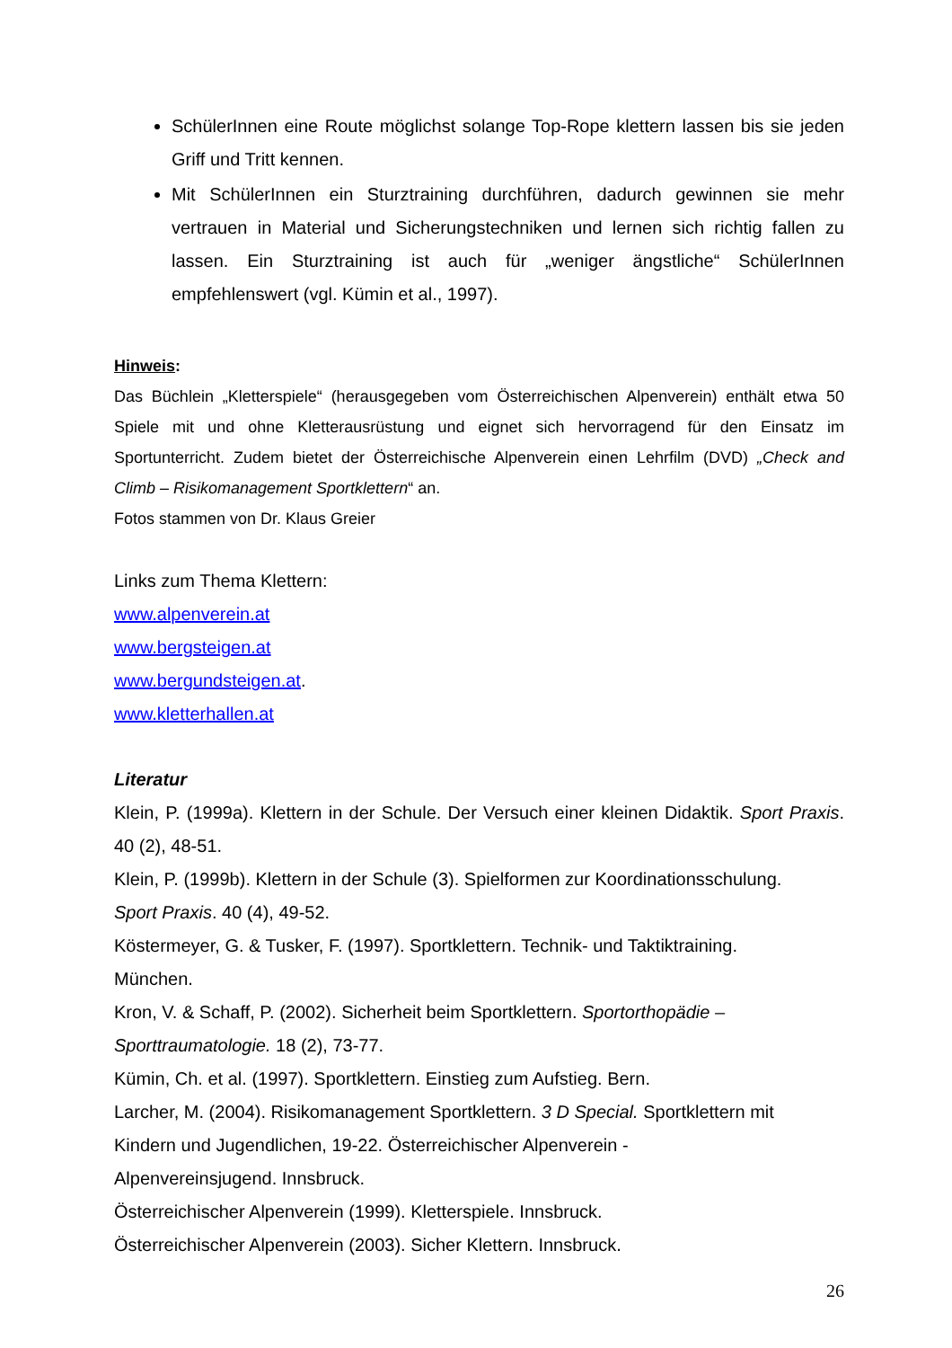SchülerInnen eine Route möglichst solange Top-Rope klettern lassen bis sie jeden Griff und Tritt kennen.
Mit SchülerInnen ein Sturztraining durchführen, dadurch gewinnen sie mehr vertrauen in Material und Sicherungstechniken und lernen sich richtig fallen zu lassen. Ein Sturztraining ist auch für „weniger ängstliche“ SchülerInnen empfehlenswert (vgl. Kümin et al., 1997).
Hinweis:
Das Büchlein „Kletterspiele“ (herausgegeben vom Österreichischen Alpenverein) enthält etwa 50 Spiele mit und ohne Kletterausrüstung und eignet sich hervorragend für den Einsatz im Sportunterricht. Zudem bietet der Österreichische Alpenverein einen Lehrfilm (DVD) „Check and Climb – Risikomanagement Sportklettern“ an.
Fotos stammen von Dr. Klaus Greier
Links zum Thema Klettern:
www.alpenverein.at
www.bergsteigen.at
www.bergundsteigen.at.
www.kletterhallen.at
Literatur
Klein, P. (1999a). Klettern in der Schule. Der Versuch einer kleinen Didaktik. Sport Praxis. 40 (2), 48-51.
Klein, P. (1999b). Klettern in der Schule (3). Spielformen zur Koordinationsschulung.
Sport Praxis. 40 (4), 49-52.
Köstermeyer, G. & Tusker, F. (1997). Sportklettern. Technik- und Taktiktraining.
München.
Kron, V. & Schaff, P. (2002). Sicherheit beim Sportklettern. Sportorthopädie –
Sporttraumatologie. 18 (2), 73-77.
Kümin, Ch. et al. (1997). Sportklettern. Einstieg zum Aufstieg. Bern.
Larcher, M. (2004). Risikomanagement Sportklettern. 3 D Special. Sportklettern mit
Kindern und Jugendlichen, 19-22. Österreichischer Alpenverein -
Alpenvereinsjugend. Innsbruck.
Österreichischer Alpenverein (1999). Kletterspiele. Innsbruck.
Österreichischer Alpenverein (2003). Sicher Klettern. Innsbruck.
26